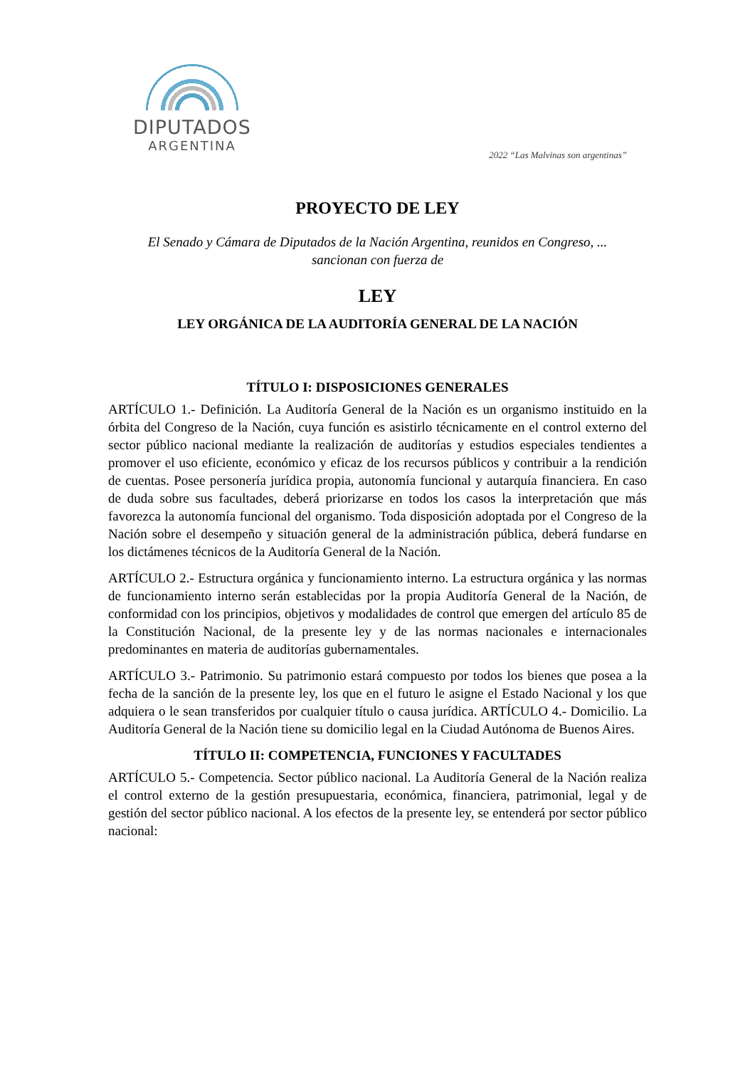DIPUTADOS
ARGENTINA
2022 “Las Malvinas son argentinas”
PROYECTO DE LEY
El Senado y Cámara de Diputados de la Nación Argentina, reunidos en Congreso, ...
sancionan con fuerza de
LEY
LEY ORGÁNICA DE LA AUDITORÍA GENERAL DE LA NACIÓN
TÍTULO I: DISPOSICIONES GENERALES
ARTÍCULO 1.- Definición. La Auditoría General de la Nación es un organismo instituido en la órbita del Congreso de la Nación, cuya función es asistirlo técnicamente en el control externo del sector público nacional mediante la realización de auditorías y estudios especiales tendientes a promover el uso eficiente, económico y eficaz de los recursos públicos y contribuir a la rendición de cuentas. Posee personería jurídica propia, autonomía funcional y autarquía financiera. En caso de duda sobre sus facultades, deberá priorizarse en todos los casos la interpretación que más favorezca la autonomía funcional del organismo. Toda disposición adoptada por el Congreso de la Nación sobre el desempeño y situación general de la administración pública, deberá fundarse en los dictámenes técnicos de la Auditoría General de la Nación.
ARTÍCULO 2.- Estructura orgánica y funcionamiento interno. La estructura orgánica y las normas de funcionamiento interno serán establecidas por la propia Auditoría General de la Nación, de conformidad con los principios, objetivos y modalidades de control que emergen del artículo 85 de la Constitución Nacional, de la presente ley y de las normas nacionales e internacionales predominantes en materia de auditorías gubernamentales.
ARTÍCULO 3.- Patrimonio. Su patrimonio estará compuesto por todos los bienes que posea a la fecha de la sanción de la presente ley, los que en el futuro le asigne el Estado Nacional y los que adquiera o le sean transferidos por cualquier título o causa jurídica. ARTÍCULO 4.- Domicilio. La Auditoría General de la Nación tiene su domicilio legal en la Ciudad Autónoma de Buenos Aires.
TÍTULO II: COMPETENCIA, FUNCIONES Y FACULTADES
ARTÍCULO 5.- Competencia. Sector público nacional. La Auditoría General de la Nación realiza el control externo de la gestión presupuestaria, económica, financiera, patrimonial, legal y de gestión del sector público nacional. A los efectos de la presente ley, se entenderá por sector público nacional: